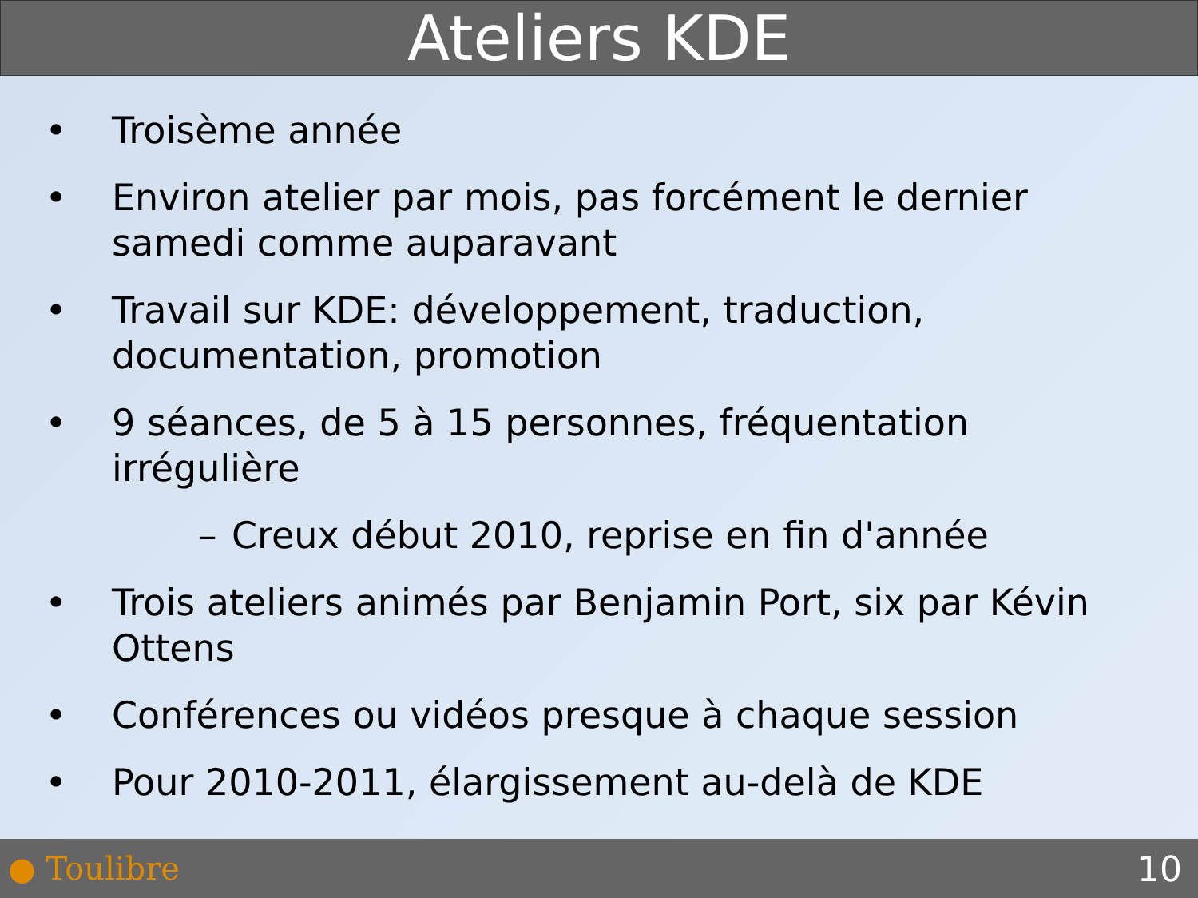Ateliers KDE
• Troisème année
• Environ atelier par mois, pas forcément le dernier samedi comme auparavant
• Travail sur KDE: développement, traduction, documentation, promotion
• 9 séances, de 5 à 15 personnes, fréquentation irrégulière
– Creux début 2010, reprise en fin d'année
• Trois ateliers animés par Benjamin Port, six par Kévin Ottens
• Conférences ou vidéos presque à chaque session
• Pour 2010-2011, élargissement au-delà de KDE
● Toulibre 10